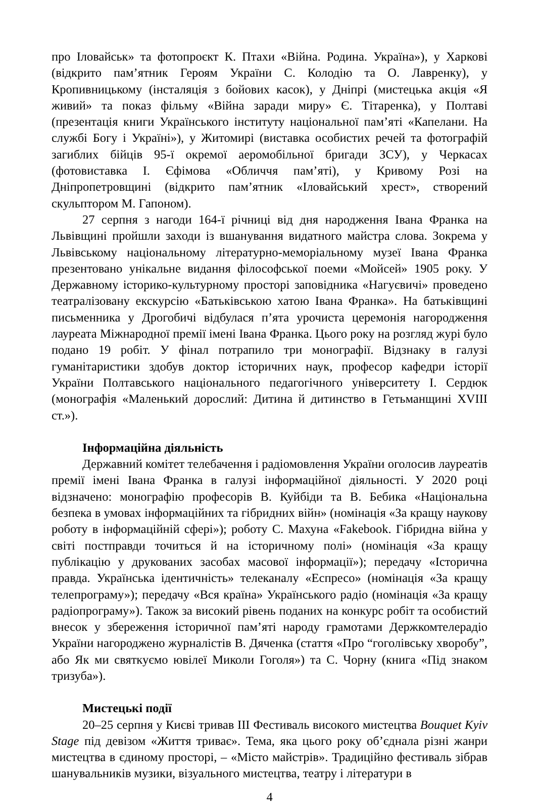про Іловайськ» та фотопроєкт К. Птахи «Війна. Родина. Україна»), у Харкові (відкрито пам’ятник Героям України С. Колодію та О. Лавренку), у Кропивницькому (інсталяція з бойових касок), у Дніпрі (мистецька акція «Я живий» та показ фільму «Війна заради миру» Є. Тітаренка), у Полтаві (презентація книги Українського інституту національної пам’яті «Капелани. На службі Богу і Україні»), у Житомирі (виставка особистих речей та фотографій загиблих бійців 95-ї окремої аеромобільної бригади ЗСУ), у Черкасах (фотовиставка І. Єфімова «Обличчя пам’яті), у Кривому Розі на Дніпропетровщині (відкрито пам’ятник «Іловайський хрест», створений скульптором М. Гапоном).
27 серпня з нагоди 164-ї річниці від дня народження Івана Франка на Львівщині пройшли заходи із вшанування видатного майстра слова. Зокрема у Львівському національному літературно-меморіальному музеї Івана Франка презентовано унікальне видання філософської поеми «Мойсей» 1905 року. У Державному історико-культурному просторі заповідника «Нагуєвичі» проведено театралізовану екскурсію «Батьківською хатою Івана Франка». На батьківщині письменника у Дрогобичі відбулася п’ята урочиста церемонія нагородження лауреата Міжнародної премії імені Івана Франка. Цього року на розгляд журі було подано 19 робіт. У фінал потрапило три монографії. Відзнаку в галузі гуманітаристики здобув доктор історичних наук, професор кафедри історії України Полтавського національного педагогічного університету І. Сердюк (монографія «Маленький дорослий: Дитина й дитинство в Гетьманщині XVIII ст.»).
Інформаційна діяльність
Державний комітет телебачення і радіомовлення України оголосив лауреатів премії імені Івана Франка в галузі інформаційної діяльності. У 2020 році відзначено: монографію професорів В. Куйбіди та В. Бебика «Національна безпека в умовах інформаційних та гібридних війн» (номінація «За кращу наукову роботу в інформаційній сфері»); роботу С. Махуна «Fakebook. Гібридна війна у світі постправди точиться й на історичному полі» (номінація «За кращу публікацію у друкованих засобах масової інформації»); передачу «Історична правда. Українська ідентичність» телеканалу «Еспресо» (номінація «За кращу телепрограму»); передачу «Вся країна» Українського радіо (номінація «За кращу радіопрограму»). Також за високий рівень поданих на конкурс робіт та особистий внесок у збереження історичної пам’яті народу грамотами Держкомтелерадіо України нагороджено журналістів В. Дяченка (стаття «Про “гоголівську хворобу”, або Як ми святкуємо ювілеї Миколи Гоголя») та С. Чорну (книга «Під знаком тризуба»).
Мистецькі події
20–25 серпня у Києві тривав ІІІ Фестиваль високого мистецтва Bouquet Kyiv Stage під девізом «Життя триває». Тема, яка цього року об’єднала різні жанри мистецтва в єдиному просторі, – «Місто майстрів». Традиційно фестиваль зібрав шанувальників музики, візуального мистецтва, театру і літератури в
4